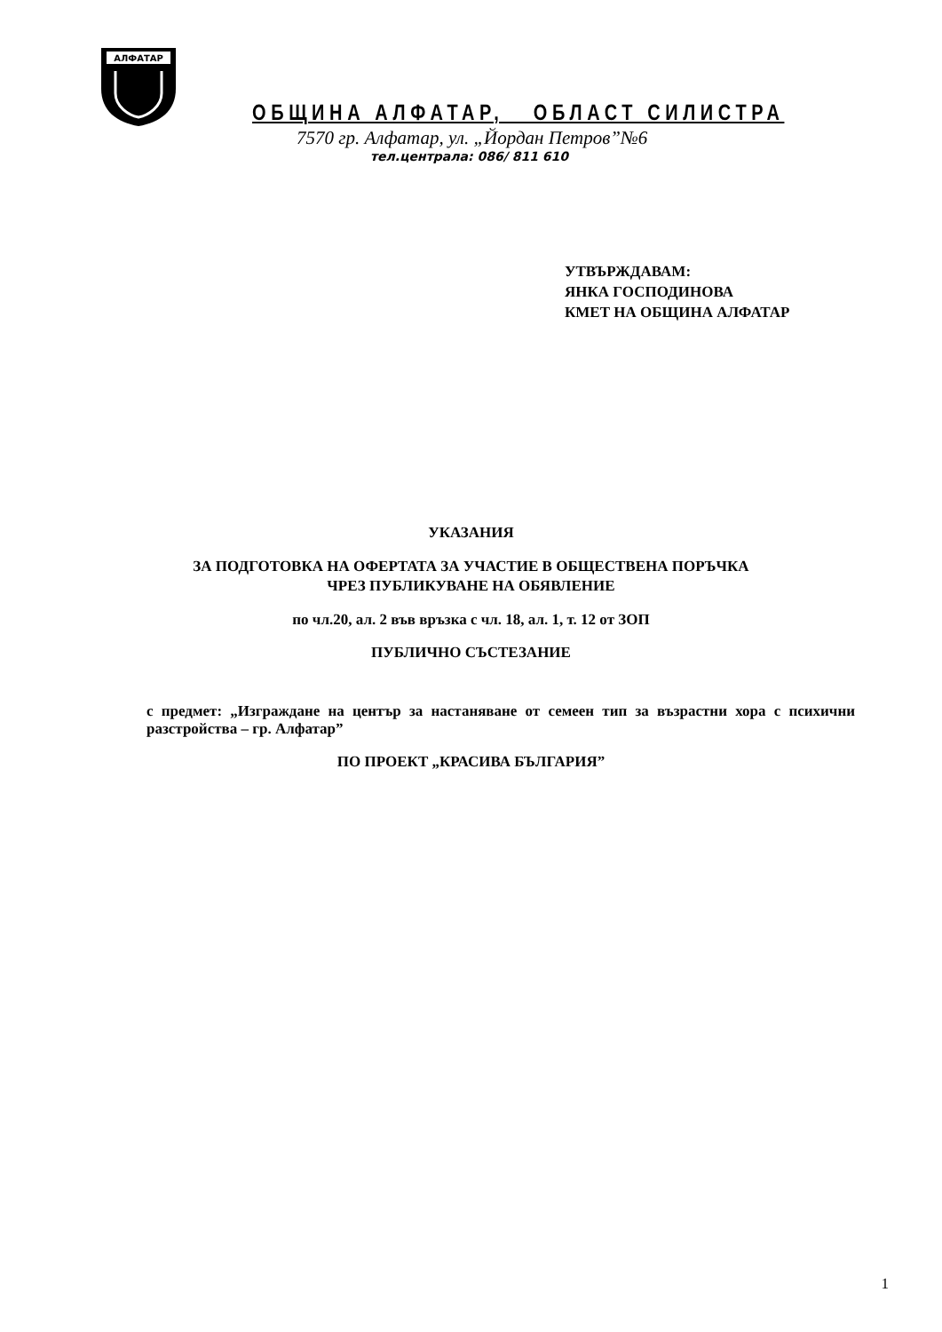АЛФАТАР
ОБЩИНА АЛФАТАР, ОБЛАСТ СИЛИСТРА
7570 гр. Алфатар, ул. „Йордан Петров”№6
тел.централа: 086/ 811 610
УТВЪРЖДАВАМ:
ЯНКА ГОСПОДИНОВА
КМЕТ НА ОБЩИНА АЛФАТАР
УКАЗАНИЯ
ЗА ПОДГОТОВКА НА ОФЕРТАТА ЗА УЧАСТИЕ В ОБЩЕСТВЕНА ПОРЪЧКА
ЧРЕЗ ПУБЛИКУВАНЕ НА ОБЯВЛЕНИЕ
по чл.20, ал. 2 във връзка с чл. 18, ал. 1, т. 12 от ЗОП
ПУБЛИЧНО СЪСТЕЗАНИЕ
с предмет: „Изграждане на център за настаняване от семеен тип за възрастни хора с психични разстройства – гр. Алфатар”
ПО ПРОЕКТ „КРАСИВА БЪЛГАРИЯ”
1